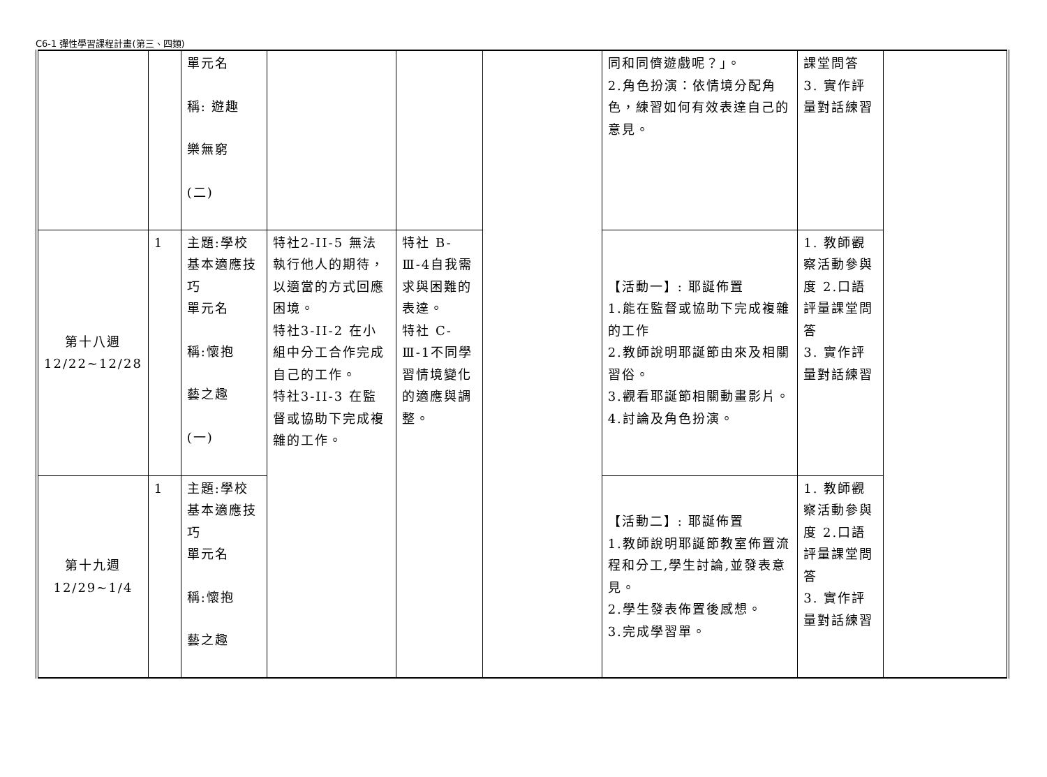C6-1 彈性學習課程計畫(第三、四類)
| | | 單元名 稱: 遊趣 樂無窮 (二) | | | | 同和同儕遊戲呢？」。 2.角色扮演：依情境分配角色，練習如何有效表達自己的意見。 | 課堂問答 3. 實作評量對話練習 | |
| 第十八週 12/22~12/28 | 1 | 主題:學校基本適應技巧 單元名 稱:懷抱 藝之趣 (一) | 特社2-II-5 無法執行他人的期待，以適當的方式回應困境。 特社3-II-2 在小組中分工合作完成自己的工作。 特社3-II-3 在監督或協助下完成複雜的工作。 | 特社 B-Ⅲ-4自我需求與困難的表達。 特社 C-Ⅲ-1不同學習情境變化的適應與調整。 | | 【活動一】: 耶誕佈置 1.能在監督或協助下完成複雜的工作 2.教師說明耶誕節由來及相關習俗。 3.觀看耶誕節相關動畫影片。 4.討論及角色扮演。 | 1. 教師觀察活動參與度 2.口語評量課堂問答 3. 實作評量對話練習 | |
| 第十九週 12/29~1/4 | 1 | 主題:學校基本適應技巧 單元名 稱:懷抱 藝之趣 | | | | 【活動二】: 耶誕佈置 1.教師說明耶誕節教室佈置流程和分工,學生討論,並發表意見。 2.學生發表佈置後感想。 3.完成學習單。 | 1. 教師觀察活動參與度 2.口語評量課堂問答 3. 實作評量對話練習 | |